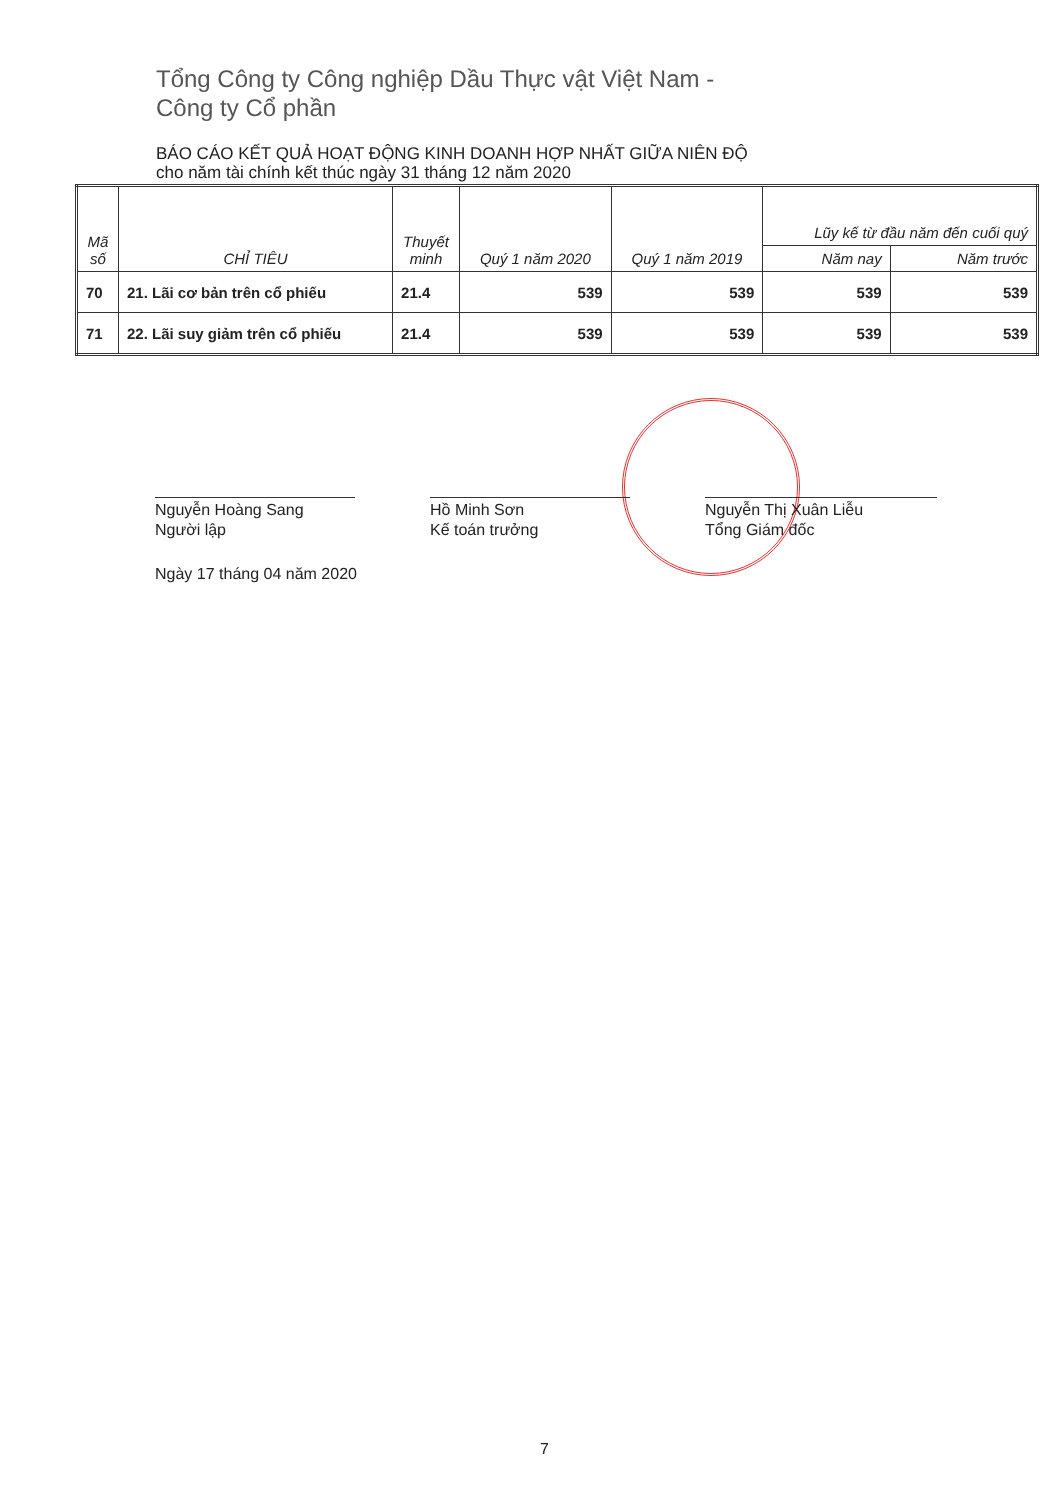Tổng Công ty Công nghiệp Dầu Thực vật Việt Nam -
Công ty Cổ phần
BÁO CÁO KẾT QUẢ HOẠT ĐỘNG KINH DOANH HỢP NHẤT GIỮA NIÊN ĐỘ
cho năm tài chính kết thúc ngày 31 tháng 12 năm 2020
| Mã số | CHỈ TIÊU | Thuyết minh | Quý 1 năm 2020 | Quý 1 năm 2019 | Lũy kế từ đầu năm đến cuối quý | |
| --- | --- | --- | --- | --- | --- | --- |
| | | | | | Năm nay | Năm trước |
| 70 | 21. Lãi cơ bản trên cổ phiếu | 21.4 | 539 | 539 | 539 | 539 |
| 71 | 22. Lãi suy giảm trên cổ phiếu | 21.4 | 539 | 539 | 539 | 539 |
Nguyễn Hoàng Sang
Người lập
Hồ Minh Sơn
Kế toán trưởng
Nguyễn Thị Xuân Liễu
Tổng Giám đốc
Ngày 17 tháng 04 năm 2020
7